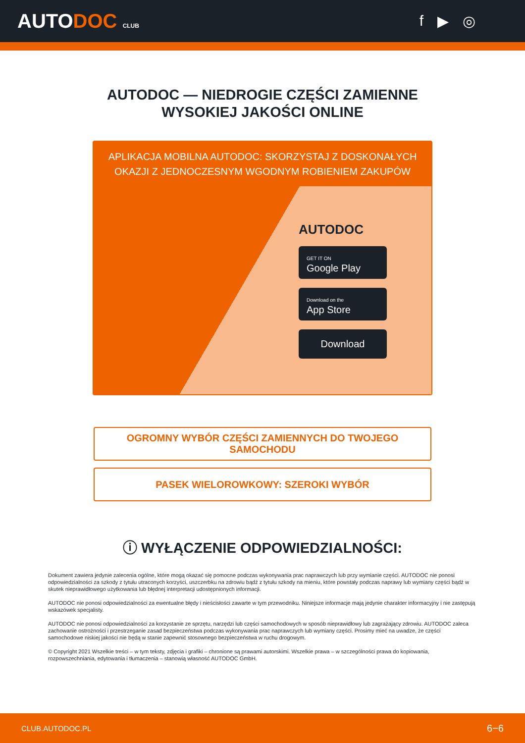AUTODOC CLUB
f ▶ ◎
AUTODOC — NIEDROGIE CZĘŚCI ZAMIENNE
WYSOKIEJ JAKOŚCI ONLINE
APLIKACJA MOBILNA AUTODOC: SKORZYSTAJ Z DOSKONAŁYCH OKAZJI Z JEDNOCZESNYM WGODNYM ROBIENIEM ZAKUPÓW
AUTODOC
GET IT ON
Google Play
Download on the
App Store
Download
OGROMNY WYBÓR CZĘŚCI ZAMIENNYCH DO TWOJEGO SAMOCHODU
PASEK WIELOROWKOWY: SZEROKI WYBÓR
ⓘ WYŁĄCZENIE ODPOWIEDZIALNOŚCI:
Dokument zawiera jedynie zalecenia ogólne, które mogą okazać się pomocne podczas wykonywania prac naprawczych lub przy wymianie części. AUTODOC nie ponosi odpowiedzialności za szkody z tytułu utraconych korzyści, uszczerbku na zdrowiu bądź z tytułu szkody na mieniu, które powstały podczas naprawy lub wymiany części bądź w skutek nieprawidłowego użytkowania lub błędnej interpretacji udostępnionych informacji.
AUTODOC nie ponosi odpowiedzialności za ewentualne błędy i nieścisłości zawarte w tym przewodniku. Niniejsze informacje mają jedynie charakter informacyjny i nie zastępują wskazówek specjalisty.
AUTODOC nie ponosi odpowiedzialności za korzystanie ze sprzętu, narzędzi lub części samochodowych w sposób nieprawidłowy lub zagrażający zdrowiu. AUTODOC zaleca zachowanie ostrożności i przestrzeganie zasad bezpieczeństwa podczas wykonywania prac naprawczych lub wymiany części. Prosimy mieć na uwadze, że części samochodowe niskiej jakości nie będą w stanie zapewnić stosownego bezpieczeństwa w ruchu drogowym.
© Copyright 2021 Wszelkie treści – w tym teksty, zdjęcia i grafiki – chronione są prawami autorskimi. Wszelkie prawa – w szczególności prawa do kopiowania, rozpowszechniania, edytowania i tłumaczenia – stanowią własność AUTODOC GmbH.
CLUB.AUTODOC.PL 6−6